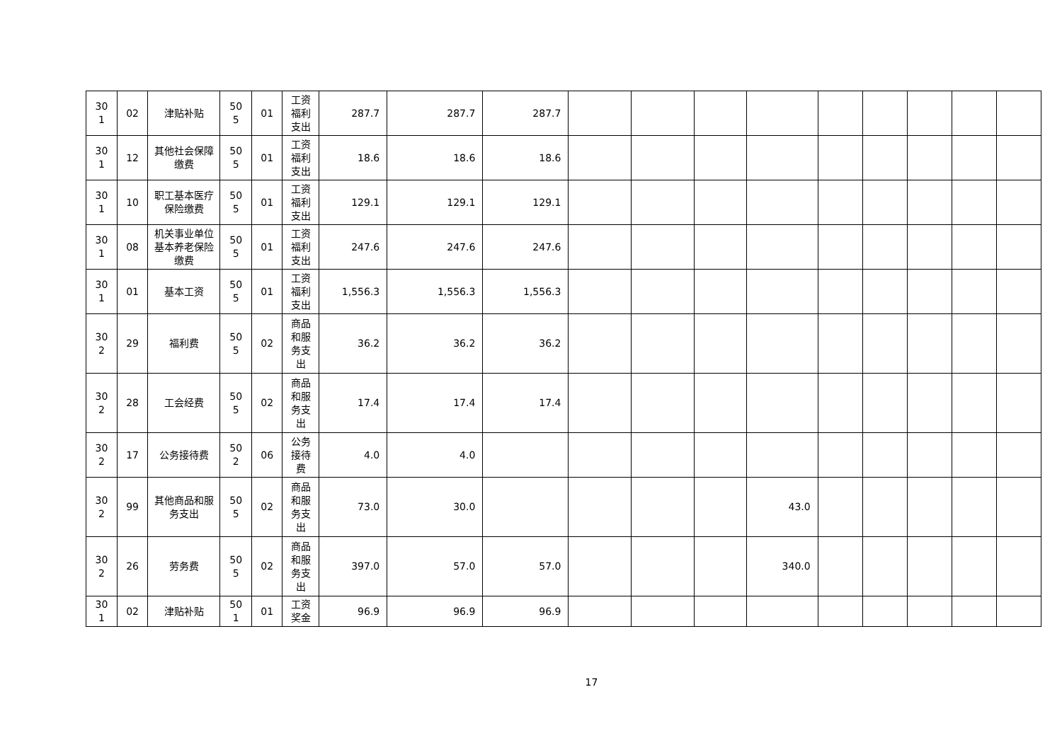| 30 1 | 02 | 津贴补贴 | 50 5 | 01 | 工资 福利 支出 | 287.7 | 287.7 | 287.7 | | | | | | | | | |
| 30 1 | 12 | 其他社会保障缴费 | 50 5 | 01 | 工资 福利 支出 | 18.6 | 18.6 | 18.6 | | | | | | | | | |
| 30 1 | 10 | 职工基本医疗保险缴费 | 50 5 | 01 | 工资 福利 支出 | 129.1 | 129.1 | 129.1 | | | | | | | | | |
| 30 1 | 08 | 机关事业单位基本养老保险缴费 | 50 5 | 01 | 工资 福利 支出 | 247.6 | 247.6 | 247.6 | | | | | | | | | |
| 30 1 | 01 | 基本工资 | 50 5 | 01 | 工资 福利 支出 | 1,556.3 | 1,556.3 | 1,556.3 | | | | | | | | | |
| 30 2 | 29 | 福利费 | 50 5 | 02 | 商品 和服 务支 出 | 36.2 | 36.2 | 36.2 | | | | | | | | | |
| 30 2 | 28 | 工会经费 | 50 5 | 02 | 商品 和服 务支 出 | 17.4 | 17.4 | 17.4 | | | | | | | | | |
| 30 2 | 17 | 公务接待费 | 50 2 | 06 | 公务 接待 费 | 4.0 | 4.0 | | | | | | | | | | |
| 30 2 | 99 | 其他商品和服务支出 | 50 5 | 02 | 商品 和服 务支 出 | 73.0 | 30.0 | | | | | 43.0 | | | | | |
| 30 2 | 26 | 劳务费 | 50 5 | 02 | 商品 和服 务支 出 | 397.0 | 57.0 | 57.0 | | | | 340.0 | | | | | |
| 30 1 | 02 | 津贴补贴 | 50 1 | 01 | 工资 奖金 | 96.9 | 96.9 | 96.9 | | | | | | | | | |
17